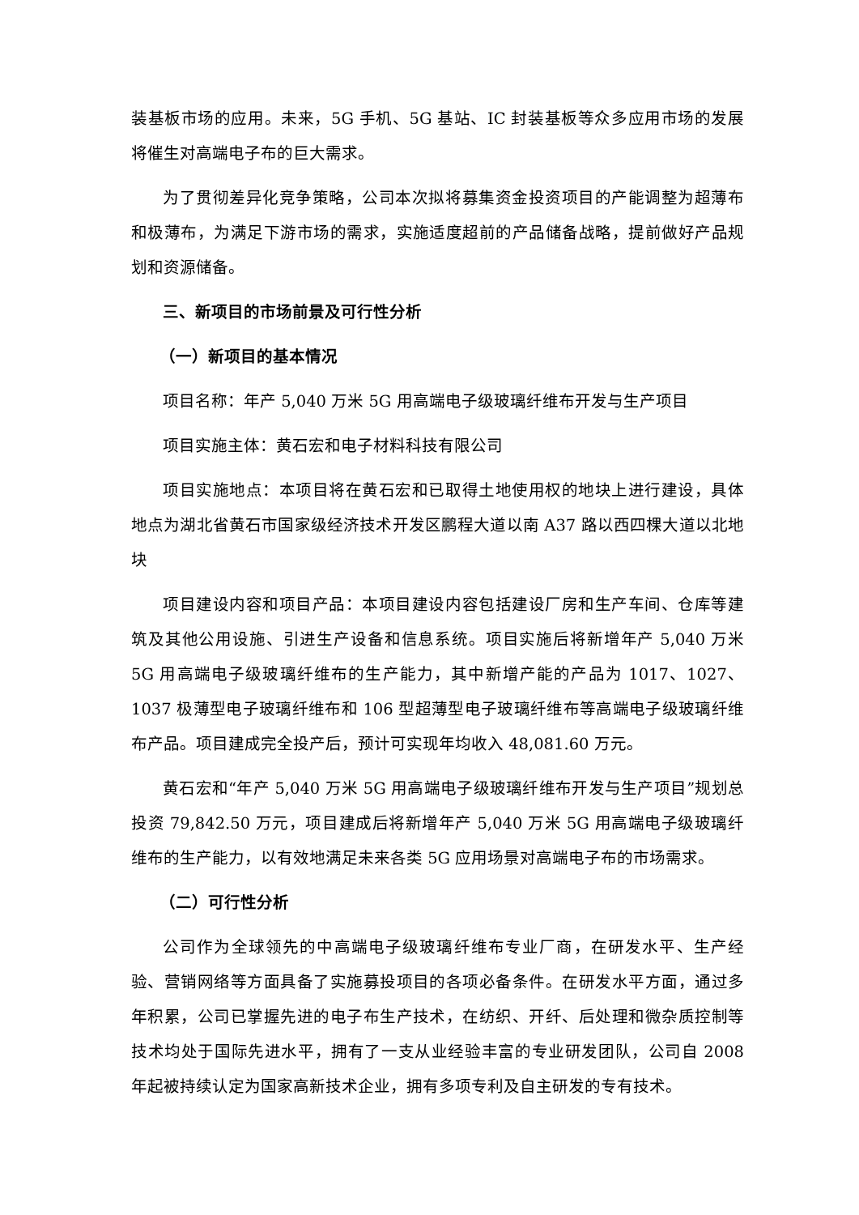装基板市场的应用。未来，5G 手机、5G 基站、IC 封装基板等众多应用市场的发展将催生对高端电子布的巨大需求。
为了贯彻差异化竞争策略，公司本次拟将募集资金投资项目的产能调整为超薄布和极薄布，为满足下游市场的需求，实施适度超前的产品储备战略，提前做好产品规划和资源储备。
三、新项目的市场前景及可行性分析
（一）新项目的基本情况
项目名称：年产 5,040 万米 5G 用高端电子级玻璃纤维布开发与生产项目
项目实施主体：黄石宏和电子材料科技有限公司
项目实施地点：本项目将在黄石宏和已取得土地使用权的地块上进行建设，具体地点为湖北省黄石市国家级经济技术开发区鹏程大道以南 A37 路以西四棵大道以北地块
项目建设内容和项目产品：本项目建设内容包括建设厂房和生产车间、仓库等建筑及其他公用设施、引进生产设备和信息系统。项目实施后将新增年产 5,040 万米 5G 用高端电子级玻璃纤维布的生产能力，其中新增产能的产品为 1017、1027、1037 极薄型电子玻璃纤维布和 106 型超薄型电子玻璃纤维布等高端电子级玻璃纤维布产品。项目建成完全投产后，预计可实现年均收入 48,081.60 万元。
黄石宏和“年产 5,040 万米 5G 用高端电子级玻璃纤维布开发与生产项目”规划总投资 79,842.50 万元，项目建成后将新增年产 5,040 万米 5G 用高端电子级玻璃纤维布的生产能力，以有效地满足未来各类 5G 应用场景对高端电子布的市场需求。
（二）可行性分析
公司作为全球领先的中高端电子级玻璃纤维布专业厂商，在研发水平、生产经验、营销网络等方面具备了实施募投项目的各项必备条件。在研发水平方面，通过多年积累，公司已掌握先进的电子布生产技术，在纺织、开纤、后处理和微杂质控制等技术均处于国际先进水平，拥有了一支从业经验丰富的专业研发团队，公司自 2008 年起被持续认定为国家高新技术企业，拥有多项专利及自主研发的专有技术。